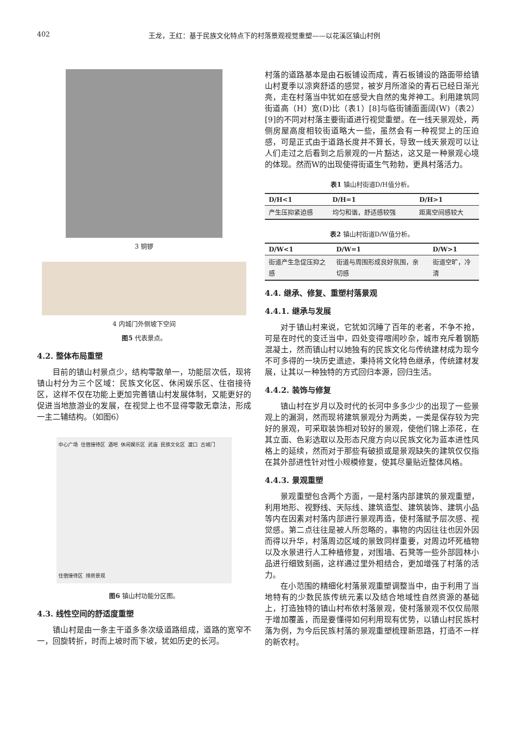402 王龙，王红：基于民族文化特点下的村落景观视觉重塑——以花溪区镇山村例
3 铜锣
4 内城门外侧坡下空间
图5 代表景点。
4.2. 整体布局重塑
目前的镇山村景点少，结构零散单一，功能层次低，现将镇山村分为三个区域：民族文化区、休闲娱乐区、住宿接待区，这样不仅在功能上更加完善镇山村发展体制，又能更好的促进当地旅游业的发展，在视觉上也不显得零散无章法，形成一主二辅结构。（如图6）
中心广场 住宿接待区 酒吧 休闲娱乐区 武庙 民族文化区 渡口 古城门 住宿接待区 排房景观
图6 镇山村功能分区图。
4.3. 线性空间的舒适度重塑
镇山村是由一条主干道多条次级道路组成，道路的宽窄不一，回旋转折，时而上坡时而下坡，犹如历史的长河。
村落的道路基本是由石板铺设而成，青石板铺设的路面带给镇山村夏季以凉爽舒适的感觉，被岁月所渲染的青石已经日渐光亮，走在村落当中犹如在感受大自然的鬼斧神工。利用建筑同街道高（H）宽(D)比（表1）[8]与临街铺面面阔(W)（表2）[9]的不同对村落主要街道进行视觉重塑。在一线天景观处，两侧房屋高度相较街道略大一些，虽然会有一种视觉上的压迫感，可是正式由于道路长度并不算长，导致一线天景观可以让人们走过之后看到之后景观的一片豁达，这又是一种景观心境的体现。然而W的出现使得街道生气勃勃，更具村落活力。
表1 镇山村街道D/H值分析。
| D/H<1 | D/H=1 | D/H>1 |
| --- | --- | --- |
| 产生压抑紧迫感 | 均匀和谐，舒适感较强 | 距离空间感较大 |
表2 镇山村街道D/W值分析。
| D/W<1 | D/W=1 | D/W>1 |
| --- | --- | --- |
| 街道产生急促压抑之感 | 街道与周围形成良好氛围，亲切感 | 街道空旷，冷清 |
4.4. 继承、修复、重塑村落景观
4.4.1. 继承与发展
对于镇山村来说，它犹如沉睡了百年的老者，不争不抢，可是在时代的变迁当中，四处变得喧闹吵杂，城市充斥着钢筋混凝土，然而镇山村以她独有的民族文化与传统建材成为现今不可多得的一块历史遗迹，秉持将文化特色继承，传统建材发展，让其以一种独特的方式回归本源，回归生活。
4.4.2. 装饰与修复
镇山村在岁月以及时代的长河中多多少少的出现了一些景观上的漏洞，然而现将建筑景观分为两类，一类是保存较为完好的景观，可采取装饰相对较好的景观，使他们锦上添花，在其立面、色彩选取以及形态尺度方向以民族文化为蓝本进性风格上的延续，然而对于那些有破损或是景观缺失的建筑仅仅指在其外部进性针对性小规模修复，使其尽量贴近整体风格。
4.4.3. 景观重塑
景观重塑包含两个方面，一是村落内部建筑的景观重塑，利用地形、视野线、天际线、建筑造型、建筑装饰、建筑小品等内在因素对村落内部进行景观再造，使村落赋予层次感、视觉感。第二点往往是被人所忽略的，事物的内因往往也因外因而得以升华，村落周边区域的景致同样重要，对周边坏死植物以及水景进行人工种植修复，对围墙、石凳等一些外部园林小品进行细致刻画，这样通过里外相结合，更加增强了村落的活力。
在小范围的精细化村落景观重塑调整当中，由于利用了当地特有的少数民族传统元素以及结合地域性自然资源的基础上，打造独特的镇山村布依村落景观，使村落景观不仅仅局限于增加覆盖，而是要懂得如何利用现有优势，以镇山村民族村落为例，为今后民族村落的景观重塑梳理新思路，打造不一样的新农村。